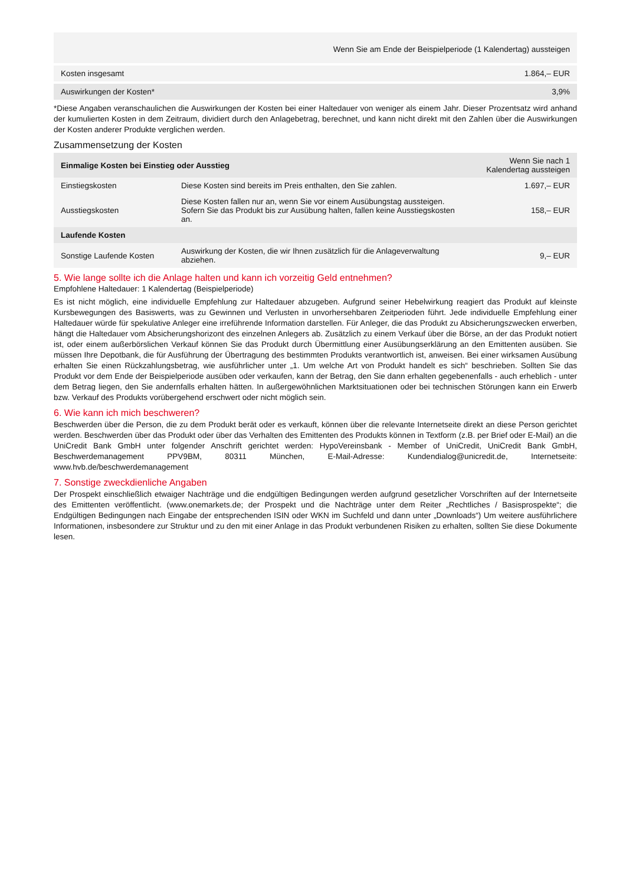| Wenn Sie am Ende der Beispielperiode (1 Kalendertag) aussteigen | |
| --- | --- |
| Kosten insgesamt | 1.864,– EUR |
| Auswirkungen der Kosten* | 3,9% |
*Diese Angaben veranschaulichen die Auswirkungen der Kosten bei einer Haltedauer von weniger als einem Jahr. Dieser Prozentsatz wird anhand der kumulierten Kosten in dem Zeitraum, dividiert durch den Anlagebetrag, berechnet, und kann nicht direkt mit den Zahlen über die Auswirkungen der Kosten anderer Produkte verglichen werden.
Zusammensetzung der Kosten
| Einmalige Kosten bei Einstieg oder Ausstieg | | Wenn Sie nach 1 Kalendertag aussteigen |
| Einstiegskosten | Diese Kosten sind bereits im Preis enthalten, den Sie zahlen. | 1.697,– EUR |
| Ausstiegskosten | Diese Kosten fallen nur an, wenn Sie vor einem Ausübungstag aussteigen. Sofern Sie das Produkt bis zur Ausübung halten, fallen keine Ausstiegskosten an. | 158,– EUR |
| Laufende Kosten | | |
| Sonstige Laufende Kosten | Auswirkung der Kosten, die wir Ihnen zusätzlich für die Anlageverwaltung abziehen. | 9,– EUR |
5. Wie lange sollte ich die Anlage halten und kann ich vorzeitig Geld entnehmen?
Empfohlene Haltedauer: 1 Kalendertag (Beispielperiode)
Es ist nicht möglich, eine individuelle Empfehlung zur Haltedauer abzugeben. Aufgrund seiner Hebelwirkung reagiert das Produkt auf kleinste Kursbewegungen des Basiswerts, was zu Gewinnen und Verlusten in unvorhersehbaren Zeitperioden führt. Jede individuelle Empfehlung einer Haltedauer würde für spekulative Anleger eine irreführende Information darstellen. Für Anleger, die das Produkt zu Absicherungszwecken erwerben, hängt die Haltedauer vom Absicherungshorizont des einzelnen Anlegers ab. Zusätzlich zu einem Verkauf über die Börse, an der das Produkt notiert ist, oder einem außerbörslichen Verkauf können Sie das Produkt durch Übermittlung einer Ausübungserklärung an den Emittenten ausüben. Sie müssen Ihre Depotbank, die für Ausführung der Übertragung des bestimmten Produkts verantwortlich ist, anweisen. Bei einer wirksamen Ausübung erhalten Sie einen Rückzahlungsbetrag, wie ausführlicher unter „1. Um welche Art von Produkt handelt es sich“ beschrieben. Sollten Sie das Produkt vor dem Ende der Beispielperiode ausüben oder verkaufen, kann der Betrag, den Sie dann erhalten gegebenenfalls - auch erheblich - unter dem Betrag liegen, den Sie andernfalls erhalten hätten. In außergewöhnlichen Marktsituationen oder bei technischen Störungen kann ein Erwerb bzw. Verkauf des Produkts vorübergehend erschwert oder nicht möglich sein.
6. Wie kann ich mich beschweren?
Beschwerden über die Person, die zu dem Produkt berät oder es verkauft, können über die relevante Internetseite direkt an diese Person gerichtet werden. Beschwerden über das Produkt oder über das Verhalten des Emittenten des Produkts können in Textform (z.B. per Brief oder E-Mail) an die UniCredit Bank GmbH unter folgender Anschrift gerichtet werden: HypoVereinsbank - Member of UniCredit, UniCredit Bank GmbH, Beschwerdemanagement PPV9BM, 80311 München, E-Mail-Adresse: Kundendialog@unicredit.de, Internetseite: www.hvb.de/beschwerdemanagement
7. Sonstige zweckdienliche Angaben
Der Prospekt einschließlich etwaiger Nachträge und die endgültigen Bedingungen werden aufgrund gesetzlicher Vorschriften auf der Internetseite des Emittenten veröffentlicht. (www.onemarkets.de; der Prospekt und die Nachträge unter dem Reiter „Rechtliches / Basisprospekte“; die Endgültigen Bedingungen nach Eingabe der entsprechenden ISIN oder WKN im Suchfeld und dann unter „Downloads“) Um weitere ausführlichere Informationen, insbesondere zur Struktur und zu den mit einer Anlage in das Produkt verbundenen Risiken zu erhalten, sollten Sie diese Dokumente lesen.